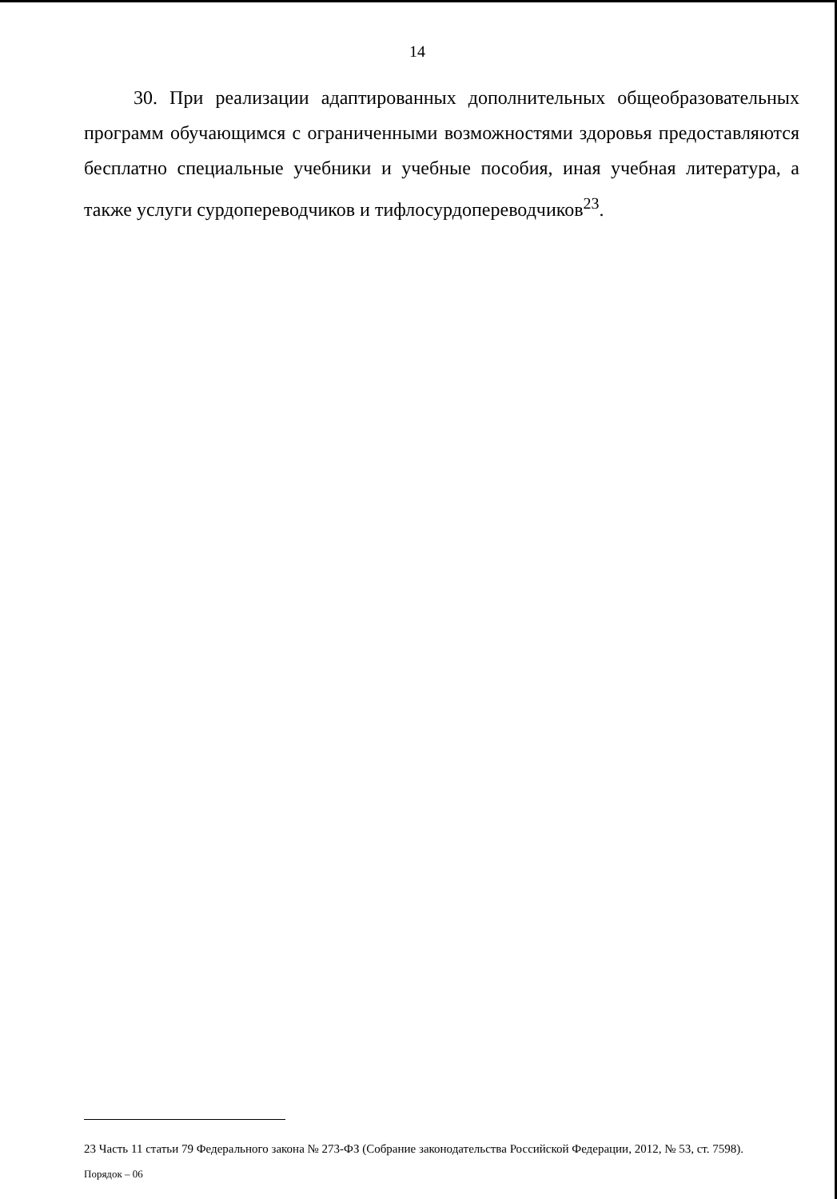14
30. При реализации адаптированных дополнительных общеобразовательных программ обучающимся с ограниченными возможностями здоровья предоставляются бесплатно специальные учебники и учебные пособия, иная учебная литература, а также услуги сурдопереводчиков и тифлосурдопереводчиков<sup>23</sup>.
23 Часть 11 статьи 79 Федерального закона № 273-ФЗ (Собрание законодательства Российской Федерации, 2012, № 53, ст. 7598).
Порядок – 06